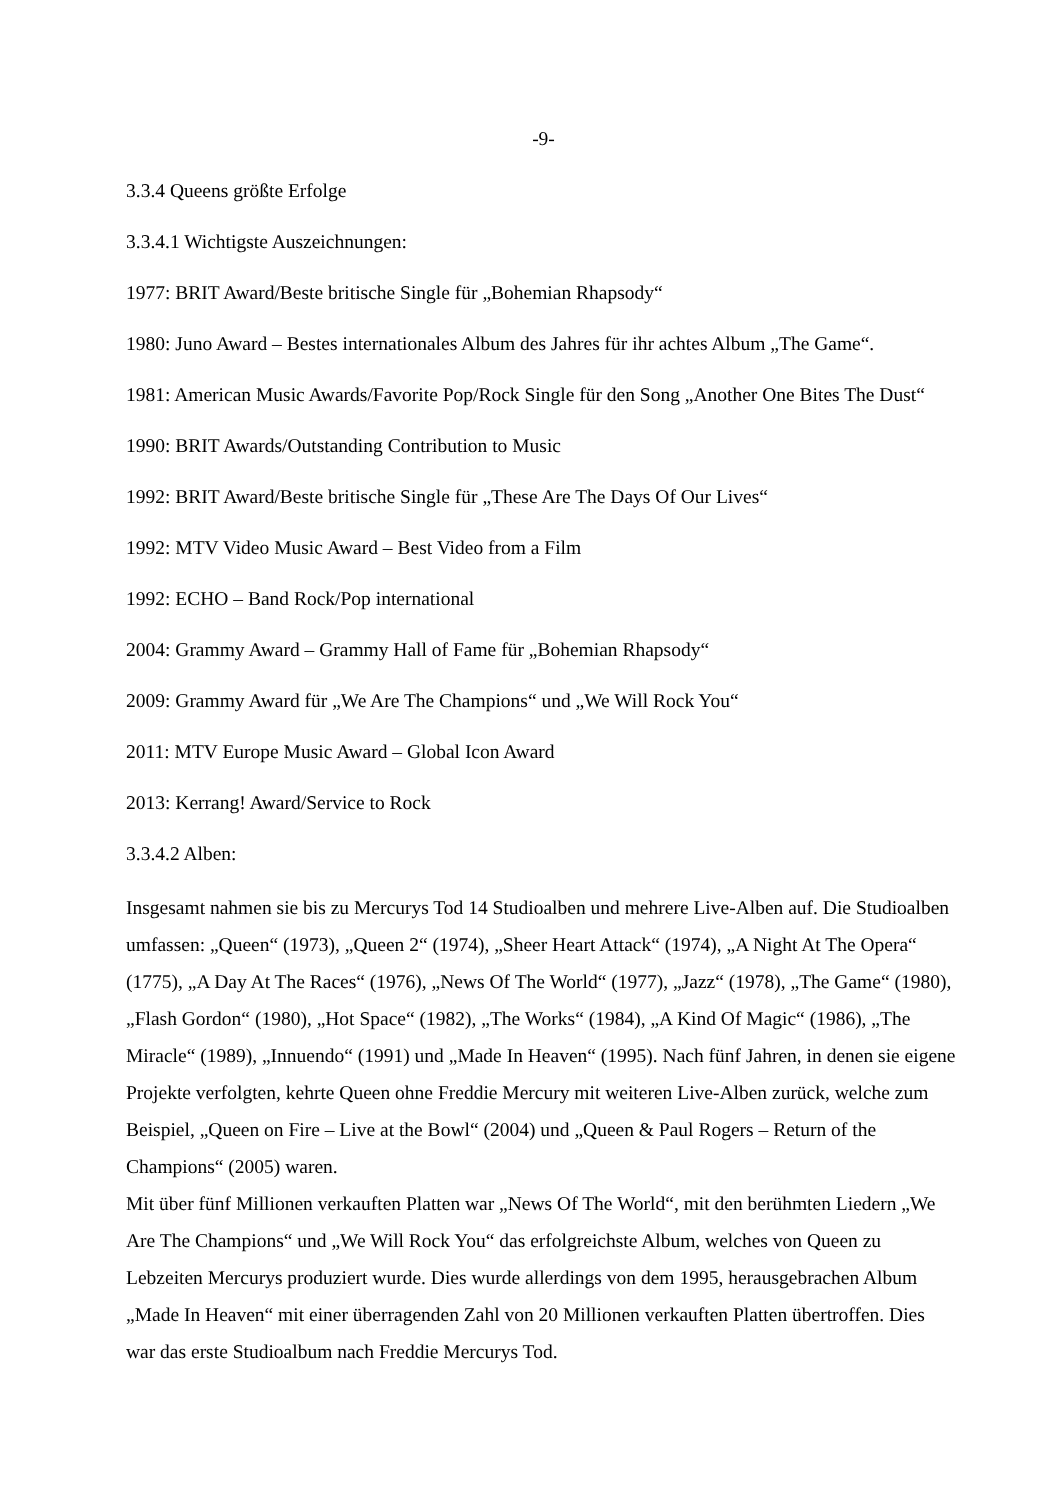-9-
3.3.4 Queens größte Erfolge
3.3.4.1 Wichtigste Auszeichnungen:
1977: BRIT Award/Beste britische Single für „Bohemian Rhapsody“
1980: Juno Award – Bestes internationales Album des Jahres für ihr achtes Album „The Game“.
1981: American Music Awards/Favorite Pop/Rock Single für den Song „Another One Bites The Dust“
1990: BRIT Awards/Outstanding Contribution to Music
1992: BRIT Award/Beste britische Single für „These Are The Days Of Our Lives“
1992: MTV Video Music Award – Best Video from a Film
1992: ECHO – Band Rock/Pop international
2004: Grammy Award – Grammy Hall of Fame für „Bohemian Rhapsody“
2009: Grammy Award für „We Are The Champions“ und „We Will Rock You“
2011: MTV Europe Music Award – Global Icon Award
2013: Kerrang! Award/Service to Rock
3.3.4.2 Alben:
Insgesamt nahmen sie bis zu Mercurys Tod 14 Studioalben und mehrere Live-Alben auf. Die Studioalben umfassen: „Queen“ (1973), „Queen 2“ (1974), „Sheer Heart Attack“ (1974), „A Night At The Opera“ (1775), „A Day At The Races“ (1976), „News Of The World“ (1977), „Jazz“ (1978), „The Game“ (1980), „Flash Gordon“ (1980), „Hot Space“ (1982), „The Works“ (1984), „A Kind Of Magic“ (1986), „The Miracle“ (1989), „Innuendo“ (1991) und „Made In Heaven“ (1995). Nach fünf Jahren, in denen sie eigene Projekte verfolgten, kehrte Queen ohne Freddie Mercury mit weiteren Live-Alben zurück, welche zum Beispiel, „Queen on Fire – Live at the Bowl“ (2004) und „Queen & Paul Rogers – Return of the Champions“ (2005) waren.
Mit über fünf Millionen verkauften Platten war „News Of The World“, mit den berühmten Liedern „We Are The Champions“ und „We Will Rock You“ das erfolgreichste Album, welches von Queen zu Lebzeiten Mercurys produziert wurde. Dies wurde allerdings von dem 1995, herausgebrachen Album „Made In Heaven“ mit einer überragenden Zahl von 20 Millionen verkauften Platten übertroffen. Dies war das erste Studioalbum nach Freddie Mercurys Tod.